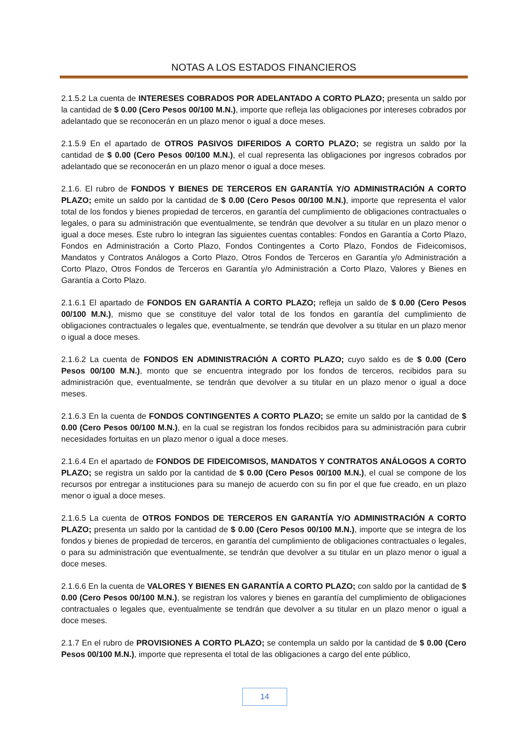NOTAS A LOS ESTADOS FINANCIEROS
2.1.5.2 La cuenta de INTERESES COBRADOS POR ADELANTADO A CORTO PLAZO; presenta un saldo por la cantidad de $ 0.00 (Cero Pesos 00/100 M.N.), importe que refleja las obligaciones por intereses cobrados por adelantado que se reconocerán en un plazo menor o igual a doce meses.
2.1.5.9 En el apartado de OTROS PASIVOS DIFERIDOS A CORTO PLAZO; se registra un saldo por la cantidad de $ 0.00 (Cero Pesos 00/100 M.N.), el cual representa las obligaciones por ingresos cobrados por adelantado que se reconocerán en un plazo menor o igual a doce meses.
2.1.6. El rubro de FONDOS Y BIENES DE TERCEROS EN GARANTÍA Y/O ADMINISTRACIÓN A CORTO PLAZO; emite un saldo por la cantidad de $ 0.00 (Cero Pesos 00/100 M.N.), importe que representa el valor total de los fondos y bienes propiedad de terceros, en garantía del cumplimiento de obligaciones contractuales o legales, o para su administración que eventualmente, se tendrán que devolver a su titular en un plazo menor o igual a doce meses. Este rubro lo integran las siguientes cuentas contables: Fondos en Garantía a Corto Plazo, Fondos en Administración a Corto Plazo, Fondos Contingentes a Corto Plazo, Fondos de Fideicomisos, Mandatos y Contratos Análogos a Corto Plazo, Otros Fondos de Terceros en Garantía y/o Administración a Corto Plazo, Otros Fondos de Terceros en Garantía y/o Administración a Corto Plazo, Valores y Bienes en Garantía a Corto Plazo.
2.1.6.1 El apartado de FONDOS EN GARANTÍA A CORTO PLAZO; refleja un saldo de $ 0.00 (Cero Pesos 00/100 M.N.), mismo que se constituye del valor total de los fondos en garantía del cumplimiento de obligaciones contractuales o legales que, eventualmente, se tendrán que devolver a su titular en un plazo menor o igual a doce meses.
2.1.6.2 La cuenta de FONDOS EN ADMINISTRACIÓN A CORTO PLAZO; cuyo saldo es de $ 0.00 (Cero Pesos 00/100 M.N.), monto que se encuentra integrado por los fondos de terceros, recibidos para su administración que, eventualmente, se tendrán que devolver a su titular en un plazo menor o igual a doce meses.
2.1.6.3 En la cuenta de FONDOS CONTINGENTES A CORTO PLAZO; se emite un saldo por la cantidad de $ 0.00 (Cero Pesos 00/100 M.N.), en la cual se registran los fondos recibidos para su administración para cubrir necesidades fortuitas en un plazo menor o igual a doce meses.
2.1.6.4 En el apartado de FONDOS DE FIDEICOMISOS, MANDATOS Y CONTRATOS ANÁLOGOS A CORTO PLAZO; se registra un saldo por la cantidad de $ 0.00 (Cero Pesos 00/100 M.N.), el cual se compone de los recursos por entregar a instituciones para su manejo de acuerdo con su fin por el que fue creado, en un plazo menor o igual a doce meses.
2.1.6.5 La cuenta de OTROS FONDOS DE TERCEROS EN GARANTÍA Y/O ADMINISTRACIÓN A CORTO PLAZO; presenta un saldo por la cantidad de $ 0.00 (Cero Pesos 00/100 M.N.), importe que se integra de los fondos y bienes de propiedad de terceros, en garantía del cumplimiento de obligaciones contractuales o legales, o para su administración que eventualmente, se tendrán que devolver a su titular en un plazo menor o igual a doce meses.
2.1.6.6 En la cuenta de VALORES Y BIENES EN GARANTÍA A CORTO PLAZO; con saldo por la cantidad de $ 0.00 (Cero Pesos 00/100 M.N.), se registran los valores y bienes en garantía del cumplimiento de obligaciones contractuales o legales que, eventualmente se tendrán que devolver a su titular en un plazo menor o igual a doce meses.
2.1.7 En el rubro de PROVISIONES A CORTO PLAZO; se contempla un saldo por la cantidad de $ 0.00 (Cero Pesos 00/100 M.N.), importe que representa el total de las obligaciones a cargo del ente público,
14